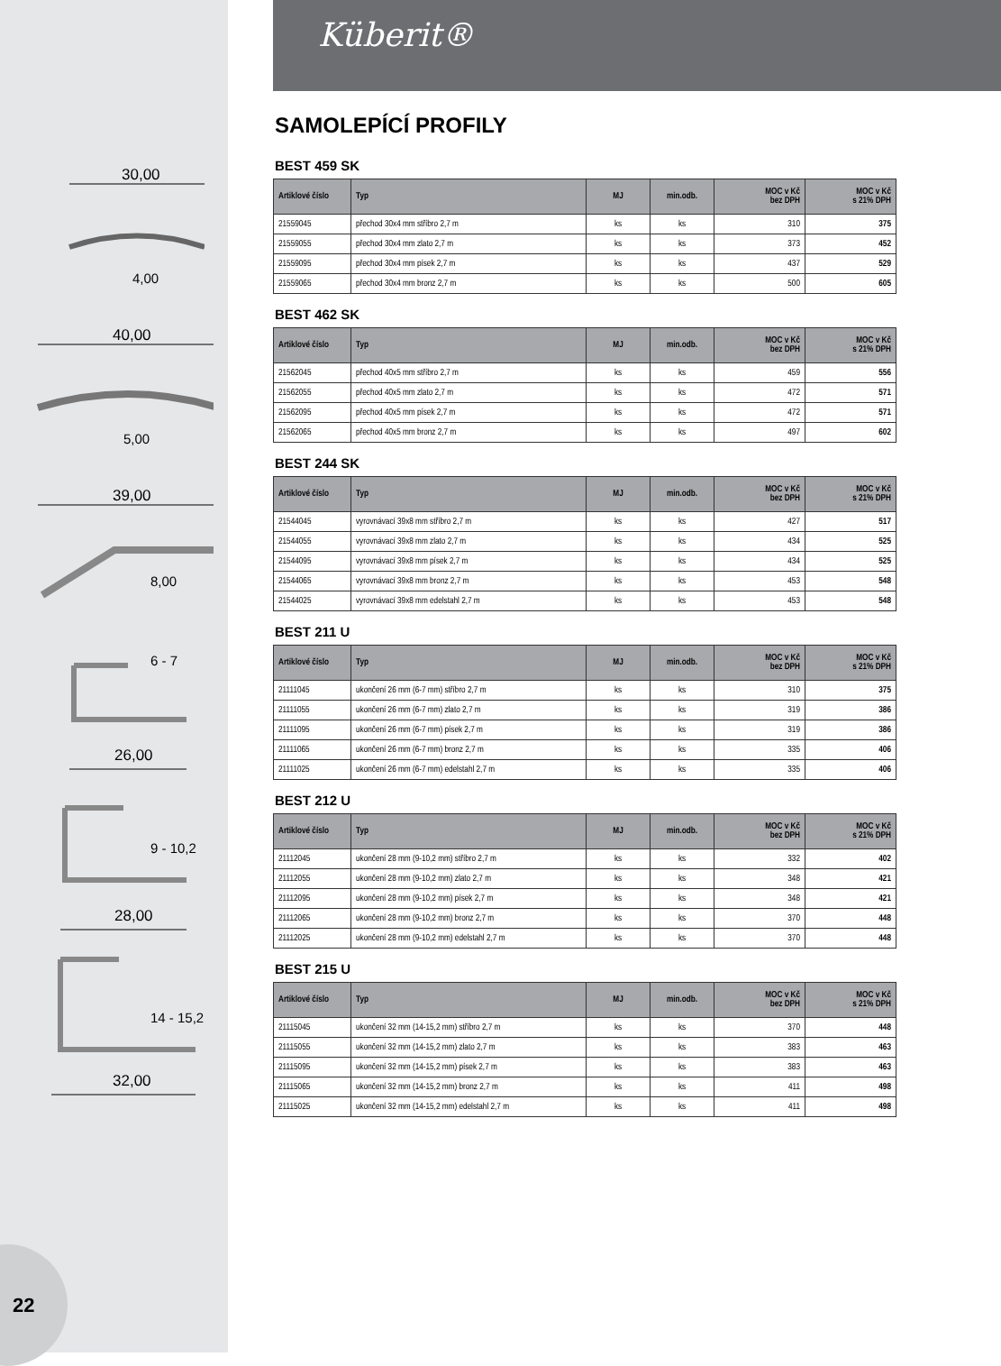30,00
4,00
40,00
5,00
39,00
8,00
6 - 7
26,00
9 - 10,2
28,00
14 - 15,2
32,00
22
Küberit®
SAMOLEPÍCÍ PROFILY
BEST 459 SK
| Artiklové číslo | Typ | MJ | min.odb. | MOC v Kč bez DPH | MOC v Kč s 21% DPH |
| --- | --- | --- | --- | --- | --- |
| 21559045 | přechod 30x4 mm stříbro 2,7 m | ks | ks | 310 | 375 |
| 21559055 | přechod 30x4 mm zlato 2,7 m | ks | ks | 373 | 452 |
| 21559095 | přechod 30x4 mm písek 2,7 m | ks | ks | 437 | 529 |
| 21559065 | přechod 30x4 mm bronz 2,7 m | ks | ks | 500 | 605 |
BEST 462 SK
| Artiklové číslo | Typ | MJ | min.odb. | MOC v Kč bez DPH | MOC v Kč s 21% DPH |
| --- | --- | --- | --- | --- | --- |
| 21562045 | přechod 40x5 mm stříbro 2,7 m | ks | ks | 459 | 556 |
| 21562055 | přechod 40x5 mm zlato 2,7 m | ks | ks | 472 | 571 |
| 21562095 | přechod 40x5 mm písek 2,7 m | ks | ks | 472 | 571 |
| 21562065 | přechod 40x5 mm bronz 2,7 m | ks | ks | 497 | 602 |
BEST 244 SK
| Artiklové číslo | Typ | MJ | min.odb. | MOC v Kč bez DPH | MOC v Kč s 21% DPH |
| --- | --- | --- | --- | --- | --- |
| 21544045 | vyrovnávací 39x8 mm stříbro 2,7 m | ks | ks | 427 | 517 |
| 21544055 | vyrovnávací 39x8 mm zlato 2,7 m | ks | ks | 434 | 525 |
| 21544095 | vyrovnávací 39x8 mm písek 2,7 m | ks | ks | 434 | 525 |
| 21544065 | vyrovnávací 39x8 mm bronz 2,7 m | ks | ks | 453 | 548 |
| 21544025 | vyrovnávací 39x8 mm edelstahl 2,7 m | ks | ks | 453 | 548 |
BEST 211 U
| Artiklové číslo | Typ | MJ | min.odb. | MOC v Kč bez DPH | MOC v Kč s 21% DPH |
| --- | --- | --- | --- | --- | --- |
| 21111045 | ukončení 26 mm (6-7 mm) stříbro 2,7 m | ks | ks | 310 | 375 |
| 21111055 | ukončení 26 mm (6-7 mm) zlato 2,7 m | ks | ks | 319 | 386 |
| 21111095 | ukončení 26 mm (6-7 mm) písek 2,7 m | ks | ks | 319 | 386 |
| 21111065 | ukončení 26 mm (6-7 mm) bronz 2,7 m | ks | ks | 335 | 406 |
| 21111025 | ukončení 26 mm (6-7 mm) edelstahl 2,7 m | ks | ks | 335 | 406 |
BEST 212 U
| Artiklové číslo | Typ | MJ | min.odb. | MOC v Kč bez DPH | MOC v Kč s 21% DPH |
| --- | --- | --- | --- | --- | --- |
| 21112045 | ukončení 28 mm (9-10,2 mm) stříbro 2,7 m | ks | ks | 332 | 402 |
| 21112055 | ukončení 28 mm (9-10,2 mm) zlato 2,7 m | ks | ks | 348 | 421 |
| 21112095 | ukončení 28 mm (9-10,2 mm) písek 2,7 m | ks | ks | 348 | 421 |
| 21112065 | ukončení 28 mm (9-10,2 mm) bronz 2,7 m | ks | ks | 370 | 448 |
| 21112025 | ukončení 28 mm (9-10,2 mm) edelstahl 2,7 m | ks | ks | 370 | 448 |
BEST 215 U
| Artiklové číslo | Typ | MJ | min.odb. | MOC v Kč bez DPH | MOC v Kč s 21% DPH |
| --- | --- | --- | --- | --- | --- |
| 21115045 | ukončení 32 mm (14-15,2 mm) stříbro 2,7 m | ks | ks | 370 | 448 |
| 21115055 | ukončení 32 mm (14-15,2 mm) zlato 2,7 m | ks | ks | 383 | 463 |
| 21115095 | ukončení 32 mm (14-15,2 mm) písek 2,7 m | ks | ks | 383 | 463 |
| 21115065 | ukončení 32 mm (14-15,2 mm) bronz 2,7 m | ks | ks | 411 | 498 |
| 21115025 | ukončení 32 mm (14-15,2 mm) edelstahl 2,7 m | ks | ks | 411 | 498 |